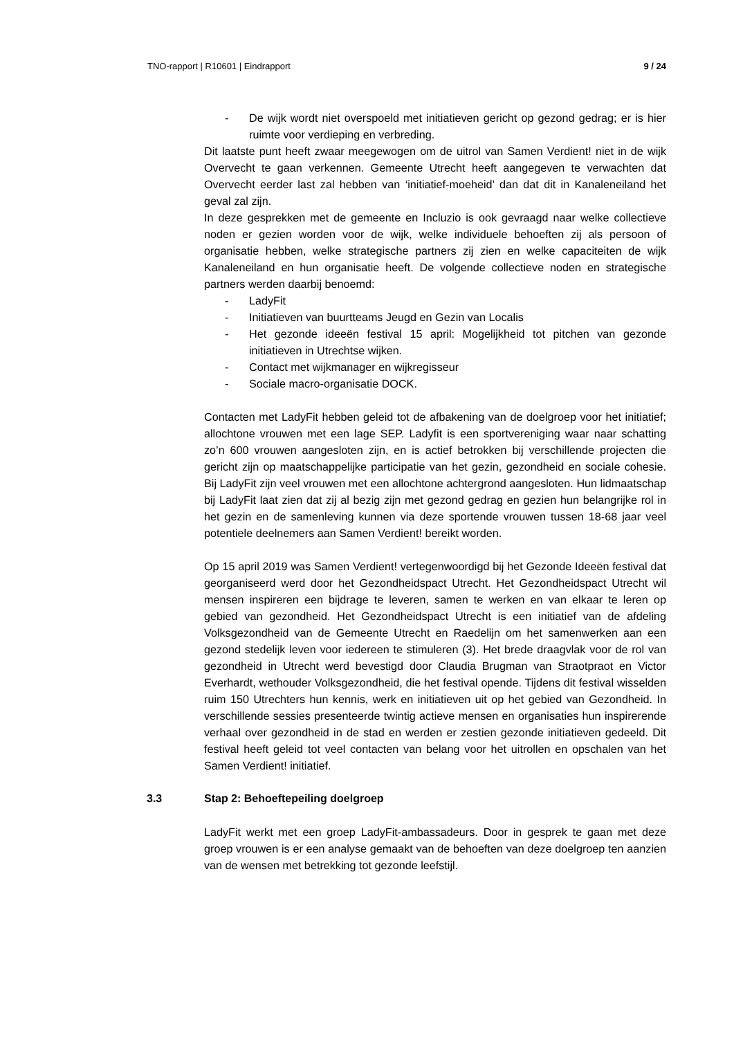TNO-rapport | R10601 | Eindrapport 9 / 24
- De wijk wordt niet overspoeld met initiatieven gericht op gezond gedrag; er is hier ruimte voor verdieping en verbreding.
Dit laatste punt heeft zwaar meegewogen om de uitrol van Samen Verdient! niet in de wijk Overvecht te gaan verkennen. Gemeente Utrecht heeft aangegeven te verwachten dat Overvecht eerder last zal hebben van ‘initiatief-moeheid’ dan dat dit in Kanaleneiland het geval zal zijn.
In deze gesprekken met de gemeente en Incluzio is ook gevraagd naar welke collectieve noden er gezien worden voor de wijk, welke individuele behoeften zij als persoon of organisatie hebben, welke strategische partners zij zien en welke capaciteiten de wijk Kanaleneiland en hun organisatie heeft. De volgende collectieve noden en strategische partners werden daarbij benoemd:
- LadyFit
- Initiatieven van buurtteams Jeugd en Gezin van Localis
- Het gezonde ideeën festival 15 april: Mogelijkheid tot pitchen van gezonde initiatieven in Utrechtse wijken.
- Contact met wijkmanager en wijkregisseur
- Sociale macro-organisatie DOCK.
Contacten met LadyFit hebben geleid tot de afbakening van de doelgroep voor het initiatief; allochtone vrouwen met een lage SEP. Ladyfit is een sportvereniging waar naar schatting zo’n 600 vrouwen aangesloten zijn, en is actief betrokken bij verschillende projecten die gericht zijn op maatschappelijke participatie van het gezin, gezondheid en sociale cohesie. Bij LadyFit zijn veel vrouwen met een allochtone achtergrond aangesloten. Hun lidmaatschap bij LadyFit laat zien dat zij al bezig zijn met gezond gedrag en gezien hun belangrijke rol in het gezin en de samenleving kunnen via deze sportende vrouwen tussen 18-68 jaar veel potentiele deelnemers aan Samen Verdient! bereikt worden.
Op 15 april 2019 was Samen Verdient! vertegenwoordigd bij het Gezonde Ideeën festival dat georganiseerd werd door het Gezondheidspact Utrecht. Het Gezondheidspact Utrecht wil mensen inspireren een bijdrage te leveren, samen te werken en van elkaar te leren op gebied van gezondheid. Het Gezondheidspact Utrecht is een initiatief van de afdeling Volksgezondheid van de Gemeente Utrecht en Raedelijn om het samenwerken aan een gezond stedelijk leven voor iedereen te stimuleren (3). Het brede draagvlak voor de rol van gezondheid in Utrecht werd bevestigd door Claudia Brugman van Straotpraot en Victor Everhardt, wethouder Volksgezondheid, die het festival opende. Tijdens dit festival wisselden ruim 150 Utrechters hun kennis, werk en initiatieven uit op het gebied van Gezondheid. In verschillende sessies presenteerde twintig actieve mensen en organisaties hun inspirerende verhaal over gezondheid in de stad en werden er zestien gezonde initiatieven gedeeld. Dit festival heeft geleid tot veel contacten van belang voor het uitrollen en opschalen van het Samen Verdient! initiatief.
3.3 Stap 2: Behoeftepeiling doelgroep
LadyFit werkt met een groep LadyFit-ambassadeurs. Door in gesprek te gaan met deze groep vrouwen is er een analyse gemaakt van de behoeften van deze doelgroep ten aanzien van de wensen met betrekking tot gezonde leefstijl.